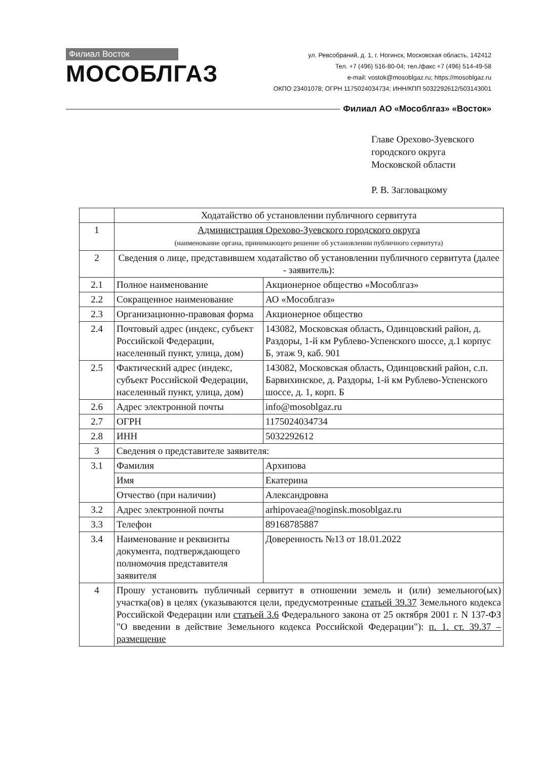Филиал Восток
МОСОБЛГАЗ
ул. Ревсобраний, д. 1, г. Ногинск, Московская область, 142412
Тел. +7 (496) 516-80-04; тел./факс +7 (496) 514-49-58
e-mail: vostok@mosoblgaz.ru; https://mosoblgaz.ru
ОКПО 23401078; ОГРН 1175024034734; ИНН/КПП 5032292612/503143001
Филиал АО «Мособлгаз» «Восток»
Главе Орехово-Зуевского
городского округа
Московской области
Р. В. Загловацкому
| | Ходатайство об установлении публичного сервитута | |
| 1 | Администрация Орехово-Зуевского городского округа (наименование органа, принимающего решение об установлении публичного сервитута) | |
| 2 | Сведения о лице, представившем ходатайство об установлении публичного сервитута (далее - заявитель): | |
| 2.1 | Полное наименование | Акционерное общество «Мособлгаз» |
| 2.2 | Сокращенное наименование | АО «Мособлгаз» |
| 2.3 | Организационно-правовая форма | Акционерное общество |
| 2.4 | Почтовый адрес (индекс, субъект Российской Федерации, населенный пункт, улица, дом) | 143082, Московская область, Одинцовский район, д. Раздоры, 1-й км Рублево-Успенского шоссе, д.1 корпус Б, этаж 9, каб. 901 |
| 2.5 | Фактический адрес (индекс, субъект Российской Федерации, населенный пункт, улица, дом) | 143082, Московская область, Одинцовский район, с.п. Барвихинское, д. Раздоры, 1-й км Рублево-Успенского шоссе, д. 1, корп. Б |
| 2.6 | Адрес электронной почты | info@mosoblgaz.ru |
| 2.7 | ОГРН | 1175024034734 |
| 2.8 | ИНН | 5032292612 |
| 3 | Сведения о представителе заявителя: | |
| 3.1 | Фамилия | Архипова |
| | Имя | Екатерина |
| | Отчество (при наличии) | Александровна |
| 3.2 | Адрес электронной почты | arhipovaea@noginsk.mosoblgaz.ru |
| 3.3 | Телефон | 89168785887 |
| 3.4 | Наименование и реквизиты документа, подтверждающего полномочия представителя заявителя | Доверенность №13 от 18.01.2022 |
| 4 | Прошу установить публичный сервитут в отношении земель и (или) земельного(ых) участка(ов) в целях (указываются цели, предусмотренные статьей 39.37 Земельного кодекса Российской Федерации или статьей 3.6 Федерального закона от 25 октября 2001 г. N 137-ФЗ "О введении в действие Земельного кодекса Российской Федерации"): п. 1. ст. 39.37 – размещение | |